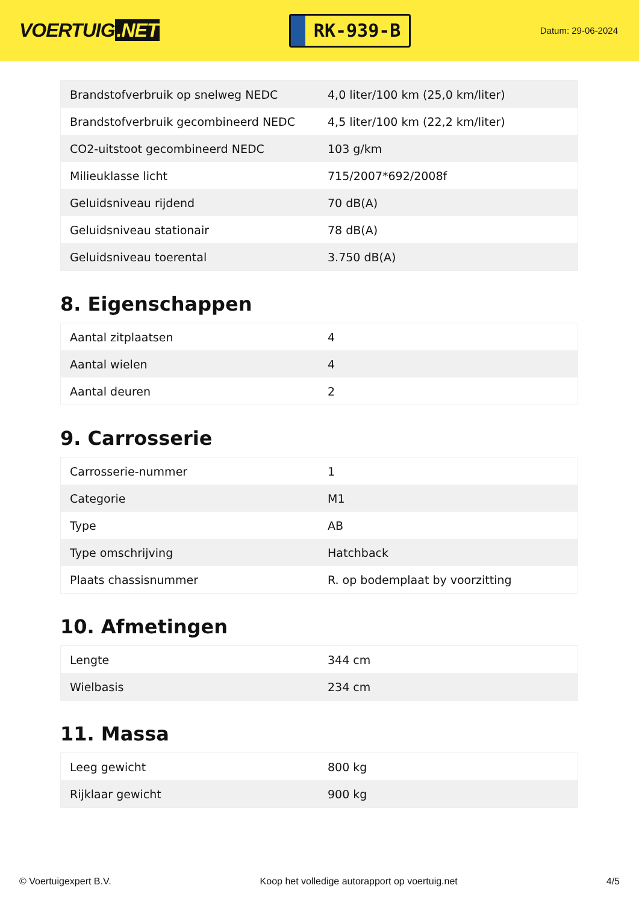VOERTUIG.NET
RK-939-B
Datum: 29-06-2024
| Brandstofverbruik op snelweg NEDC | 4,0 liter/100 km (25,0 km/liter) |
| Brandstofverbruik gecombineerd NEDC | 4,5 liter/100 km (22,2 km/liter) |
| CO2-uitstoot gecombineerd NEDC | 103 g/km |
| Milieuklasse licht | 715/2007*692/2008f |
| Geluidsniveau rijdend | 70 dB(A) |
| Geluidsniveau stationair | 78 dB(A) |
| Geluidsniveau toerental | 3.750 dB(A) |
8. Eigenschappen
| Aantal zitplaatsen | 4 |
| Aantal wielen | 4 |
| Aantal deuren | 2 |
9. Carrosserie
| Carrosserie-nummer | 1 |
| Categorie | M1 |
| Type | AB |
| Type omschrijving | Hatchback |
| Plaats chassisnummer | R. op bodemplaat by voorzitting |
10. Afmetingen
| Lengte | 344 cm |
| Wielbasis | 234 cm |
11. Massa
| Leeg gewicht | 800 kg |
| Rijklaar gewicht | 900 kg |
© Voertuigexpert B.V. Koop het volledige autorapport op voertuig.net 4/5